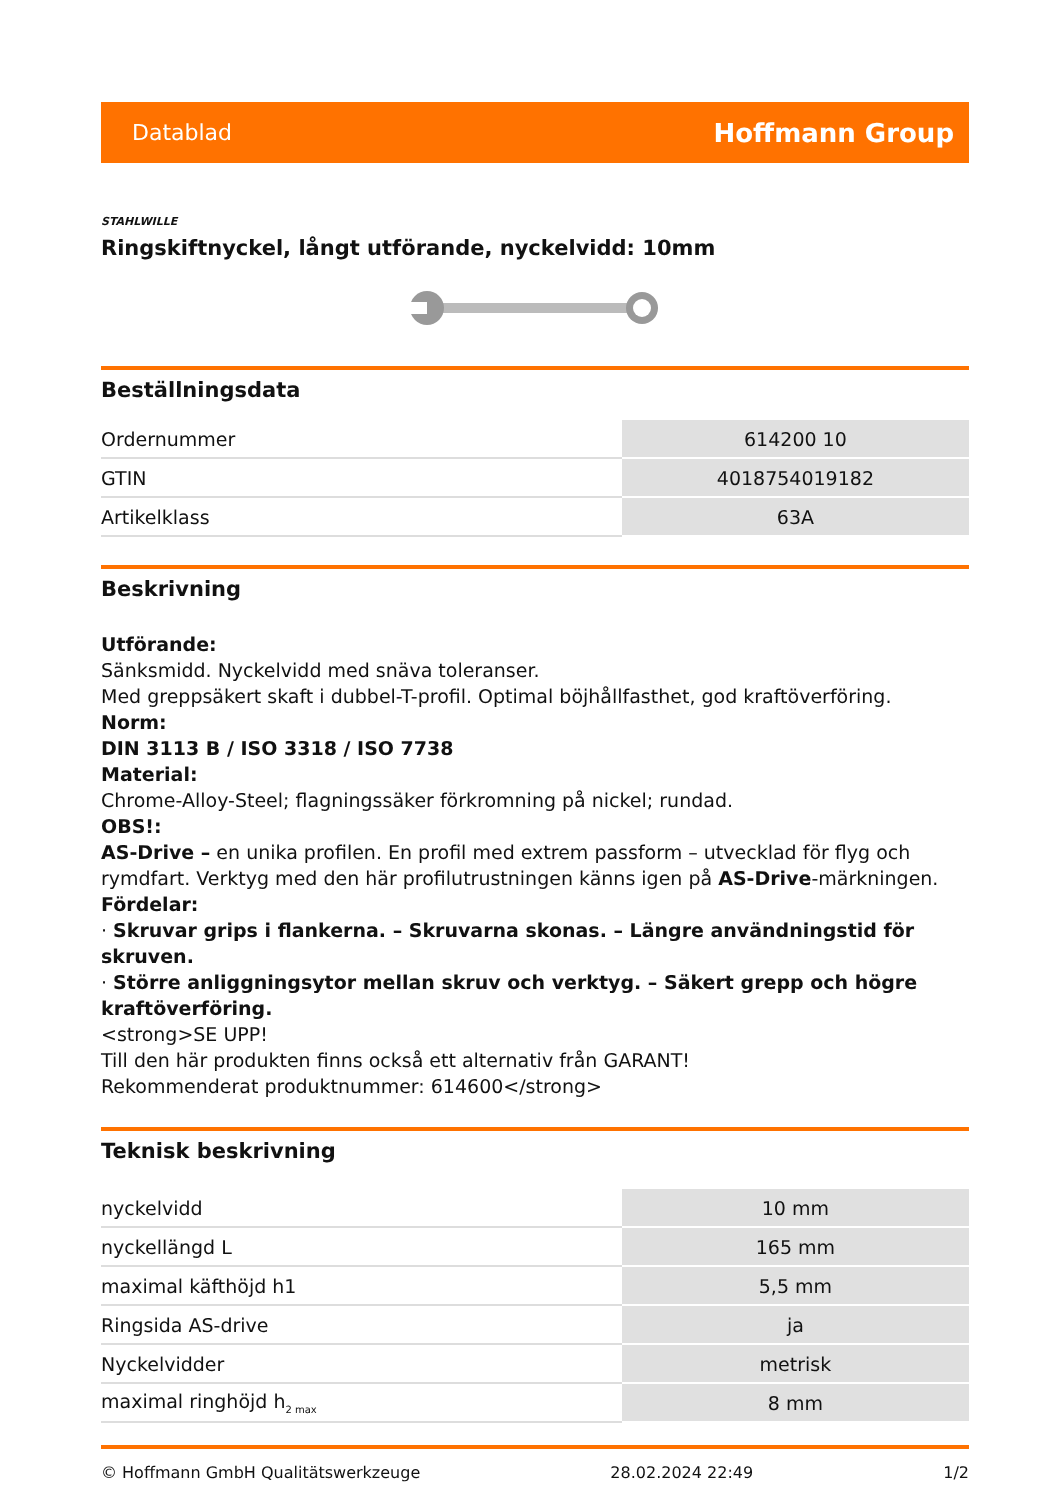Datablad Hoffmann Group
STAHLWILLE
Ringskiftnyckel, långt utförande, nyckelvidd: 10mm
Beställningsdata
| Ordernummer | 614200 10 |
| GTIN | 4018754019182 |
| Artikelklass | 63A |
Beskrivning
Utförande:
Sänksmidd. Nyckelvidd med snäva toleranser.
Med greppsäkert skaft i dubbel-T-profil. Optimal böjhållfasthet, god kraftöverföring.
Norm:
DIN 3113 B / ISO 3318 / ISO 7738
Material:
Chrome-Alloy-Steel; flagningssäker förkromning på nickel; rundad.
OBS!:
AS-Drive – en unika profilen. En profil med extrem passform – utvecklad för flyg och rymdfart. Verktyg med den här profilutrustningen känns igen på AS-Drive-märkningen. Fördelar:
· Skruvar grips i flankerna. – Skruvarna skonas. – Längre användningstid för skruven.
· Större anliggningsytor mellan skruv och verktyg. – Säkert grepp och högre kraftöverföring.
<strong>SE UPP!
Till den här produkten finns också ett alternativ från GARANT!
Rekommenderat produktnummer: 614600</strong>
Teknisk beskrivning
| nyckelvidd | 10 mm |
| nyckellängd L | 165 mm |
| maximal käfthöjd h1 | 5,5 mm |
| Ringsida AS-drive | ja |
| Nyckelvidder | metrisk |
| maximal ringhöjd h<sub>2 max</sub> | 8 mm |
© Hoffmann GmbH Qualitätswerkzeuge 28.02.2024 22:49 1/2